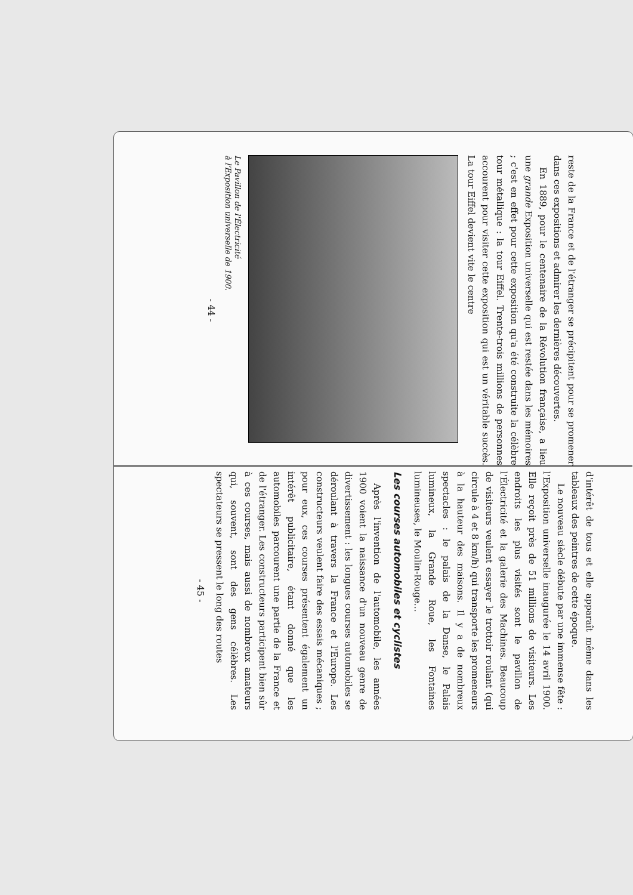reste de la France et de l'étranger se précipitent pour se promener dans ces expositions et admirer les dernières découvertes.
En 1889, pour le centenaire de la Révolution française, a lieu une grande Exposition universelle qui est restée dans les mémoires ; c'est en effet pour cette exposition qu'a été construite la célèbre tour métallique : la tour Eiffel. Trente-trois millions de personnes accourent pour visiter cette exposition qui est un véritable succès. La tour Eiffel devient vite le centre
Le Pavillon de l'Électricité
à l'Exposition universelle de 1900.
- 44 -
d'intérêt de tous et elle apparaît même dans les tableaux des peintres de cette époque.
Le nouveau siècle débute par une immense fête : l'Exposition universelle inaugurée le 14 avril 1900. Elle reçoit près de 51 millions de visiteurs. Les endroits les plus visités sont le pavillon de l'Électricité et la galerie des Machines. Beaucoup de visiteurs veulent essayer le trottoir roulant (qui circule à 4 et 8 km/h) qui transporte les promeneurs à la hauteur des maisons. Il y a de nombreux spectacles : le palais de la Danse, le Palais lumineux, la Grande Roue, les Fontaines lumineuses, le Moulin-Rouge…
Les courses automobiles et cyclistes
Après l'invention de l'automobile, les années 1900 voient la naissance d'un nouveau genre de divertissement : les longues courses automobiles se déroulant à travers la France et l'Europe. Les constructeurs veulent faire des essais mécaniques ; pour eux, ces courses présentent également un intérêt publicitaire, étant donné que les automobiles parcourent une partie de la France et de l'étranger. Les constructeurs participent bien sûr à ces courses, mais aussi de nombreux amateurs qui, souvent, sont des gens célèbres. Les spectateurs se pressent le long des routes
- 45 -